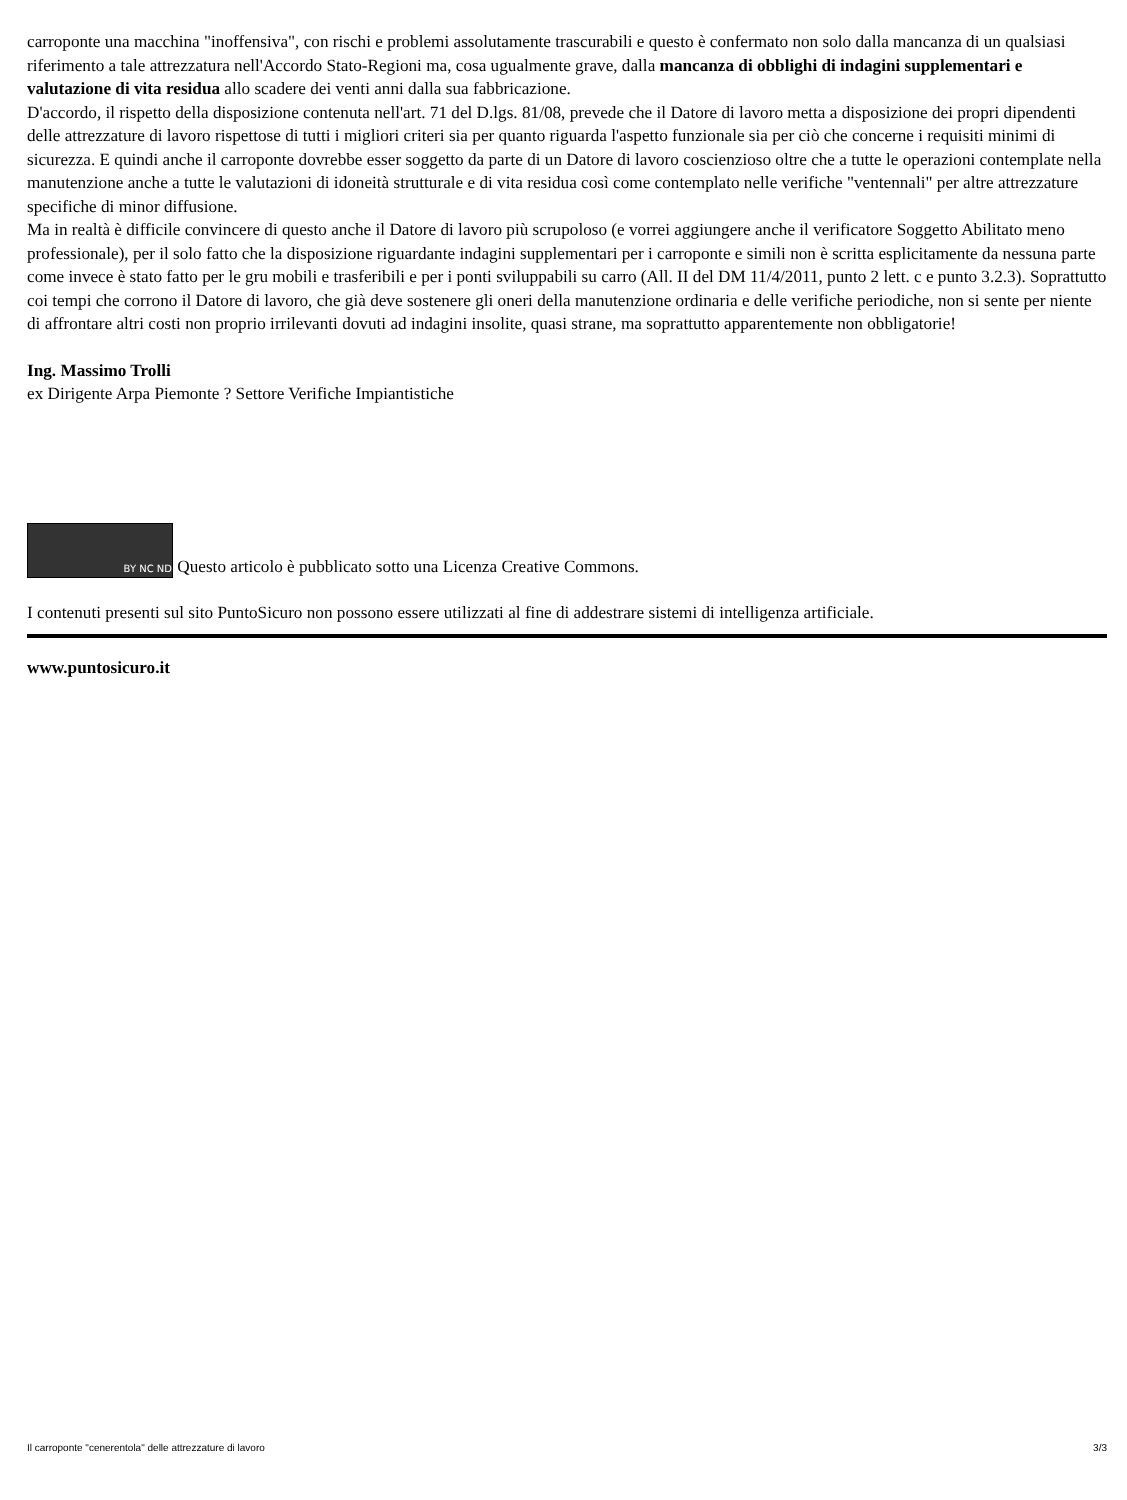carroponte una macchina "inoffensiva", con rischi e problemi assolutamente trascurabili e questo è confermato non solo dalla mancanza di un qualsiasi riferimento a tale attrezzatura nell'Accordo Stato-Regioni ma, cosa ugualmente grave, dalla mancanza di obblighi di indagini supplementari e valutazione di vita residua allo scadere dei venti anni dalla sua fabbricazione.
D'accordo, il rispetto della disposizione contenuta nell'art. 71 del D.lgs. 81/08, prevede che il Datore di lavoro metta a disposizione dei propri dipendenti delle attrezzature di lavoro rispettose di tutti i migliori criteri sia per quanto riguarda l'aspetto funzionale sia per ciò che concerne i requisiti minimi di sicurezza. E quindi anche il carroponte dovrebbe esser soggetto da parte di un Datore di lavoro coscienzioso oltre che a tutte le operazioni contemplate nella manutenzione anche a tutte le valutazioni di idoneità strutturale e di vita residua così come contemplato nelle verifiche "ventennali" per altre attrezzature specifiche di minor diffusione.
Ma in realtà è difficile convincere di questo anche il Datore di lavoro più scrupoloso (e vorrei aggiungere anche il verificatore Soggetto Abilitato meno professionale), per il solo fatto che la disposizione riguardante indagini supplementari per i carroponte e simili non è scritta esplicitamente da nessuna parte come invece è stato fatto per le gru mobili e trasferibili e per i ponti sviluppabili su carro (All. II del DM 11/4/2011, punto 2 lett. c e punto 3.2.3). Soprattutto coi tempi che corrono il Datore di lavoro, che già deve sostenere gli oneri della manutenzione ordinaria e delle verifiche periodiche, non si sente per niente di affrontare altri costi non proprio irrilevanti dovuti ad indagini insolite, quasi strane, ma soprattutto apparentemente non obbligatorie!
Ing. Massimo Trolli
ex Dirigente Arpa Piemonte ? Settore Verifiche Impiantistiche
BY NC ND Questo articolo è pubblicato sotto una Licenza Creative Commons.
I contenuti presenti sul sito PuntoSicuro non possono essere utilizzati al fine di addestrare sistemi di intelligenza artificiale.
www.puntosicuro.it
Il carroponte "cenerentola" delle attrezzature di lavoro 3/3